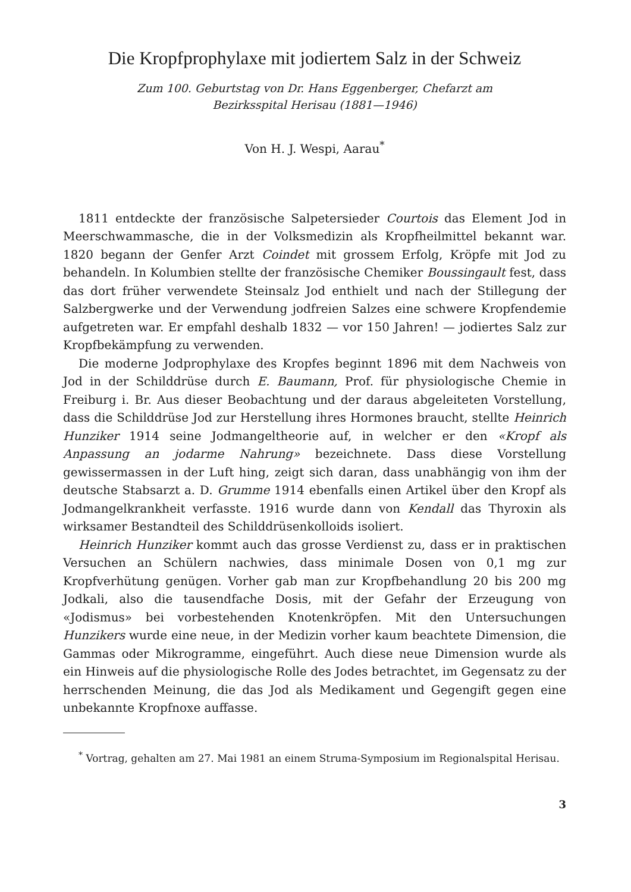Die Kropfprophylaxe mit jodiertem Salz in der Schweiz
Zum 100. Geburtstag von Dr. Hans Eggenberger, Chefarzt am
Bezirksspital Herisau (1881—1946)
Von H. J. Wespi, Aarau<sup>*</sup>
1811 entdeckte der französische Salpetersieder Courtois das Element Jod in Meerschwammasche, die in der Volksmedizin als Kropfheilmittel bekannt war. 1820 begann der Genfer Arzt Coindet mit grossem Erfolg, Kröpfe mit Jod zu behandeln. In Kolumbien stellte der französische Chemiker Boussingault fest, dass das dort früher verwendete Steinsalz Jod enthielt und nach der Stillegung der Salzbergwerke und der Verwendung jodfreien Salzes eine schwere Kropfendemie aufgetreten war. Er empfahl deshalb 1832 — vor 150 Jahren! — jodiertes Salz zur Kropfbekämpfung zu verwenden.
Die moderne Jodprophylaxe des Kropfes beginnt 1896 mit dem Nachweis von Jod in der Schilddrüse durch E. Baumann, Prof. für physiologische Chemie in Freiburg i. Br. Aus dieser Beobachtung und der daraus abgeleiteten Vorstellung, dass die Schilddrüse Jod zur Herstellung ihres Hormones braucht, stellte Heinrich Hunziker 1914 seine Jodmangeltheorie auf, in welcher er den «Kropf als Anpassung an jodarme Nahrung» bezeichnete. Dass diese Vorstellung gewissermassen in der Luft hing, zeigt sich daran, dass unabhängig von ihm der deutsche Stabsarzt a. D. Grumme 1914 ebenfalls einen Artikel über den Kropf als Jodmangelkrankheit verfasste. 1916 wurde dann von Kendall das Thyroxin als wirksamer Bestandteil des Schilddrüsenkolloids isoliert.
Heinrich Hunziker kommt auch das grosse Verdienst zu, dass er in praktischen Versuchen an Schülern nachwies, dass minimale Dosen von 0,1 mg zur Kropfverhütung genügen. Vorher gab man zur Kropfbehandlung 20 bis 200 mg Jodkali, also die tausendfache Dosis, mit der Gefahr der Erzeugung von «Jodismus» bei vorbestehenden Knotenkröpfen. Mit den Untersuchungen Hunzikers wurde eine neue, in der Medizin vorher kaum beachtete Dimension, die Gammas oder Mikrogramme, eingeführt. Auch diese neue Dimension wurde als ein Hinweis auf die physiologische Rolle des Jodes betrachtet, im Gegensatz zu der herrschenden Meinung, die das Jod als Medikament und Gegengift gegen eine unbekannte Kropfnoxe auffasse.
<sup>*</sup> Vortrag, gehalten am 27. Mai 1981 an einem Struma-Symposium im Regionalspital Herisau.
3